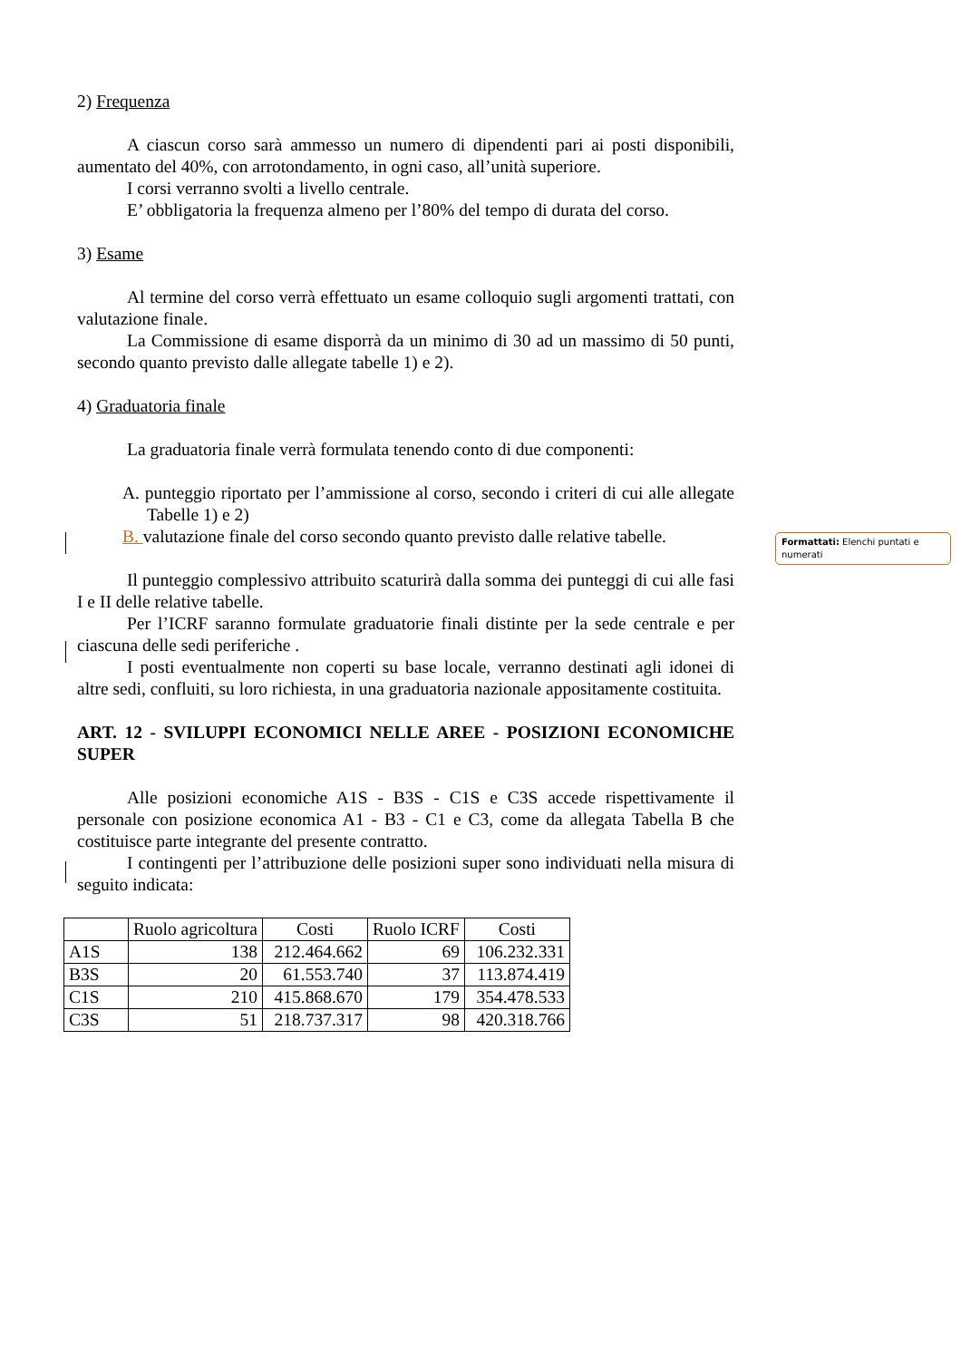2) Frequenza
A ciascun corso sarà ammesso un numero di dipendenti pari ai posti disponibili, aumentato del 40%, con arrotondamento, in ogni caso, all’unità superiore.
I corsi verranno svolti a livello centrale.
E’ obbligatoria la frequenza almeno per l’80% del tempo di durata del corso.
3) Esame
Al termine del corso verrà effettuato un esame colloquio sugli argomenti trattati, con valutazione finale.
La Commissione di esame disporrà da un minimo di 30 ad un massimo di 50 punti, secondo quanto previsto dalle allegate tabelle 1) e 2).
4) Graduatoria finale
La graduatoria finale verrà formulata tenendo conto di due componenti:
A. punteggio riportato per l’ammissione al corso, secondo i criteri di cui alle allegate Tabelle 1) e 2)
B. valutazione finale del corso secondo quanto previsto dalle relative tabelle.
Il punteggio complessivo attribuito scaturirà dalla somma dei punteggi di cui alle fasi I e II delle relative tabelle.
Per l’ICRF saranno formulate graduatorie finali distinte per la sede centrale e per ciascuna delle sedi periferiche .
I posti eventualmente non coperti su base locale, verranno destinati agli idonei di altre sedi, confluiti, su loro richiesta, in una graduatoria nazionale appositamente costituita.
ART. 12 - SVILUPPI ECONOMICI NELLE AREE - POSIZIONI ECONOMICHE SUPER
Alle posizioni economiche A1S - B3S - C1S e C3S accede rispettivamente il personale con posizione economica A1 - B3 - C1 e C3, come da allegata Tabella B che costituisce parte integrante del presente contratto.
I contingenti per l’attribuzione delle posizioni super sono individuati nella misura di seguito indicata:
| | Ruolo agricoltura | Costi | Ruolo ICRF | Costi |
| --- | --- | --- | --- | --- |
| A1S | 138 | 212.464.662 | 69 | 106.232.331 |
| B3S | 20 | 61.553.740 | 37 | 113.874.419 |
| C1S | 210 | 415.868.670 | 179 | 354.478.533 |
| C3S | 51 | 218.737.317 | 98 | 420.318.766 |
Formattati: Elenchi puntati e numerati